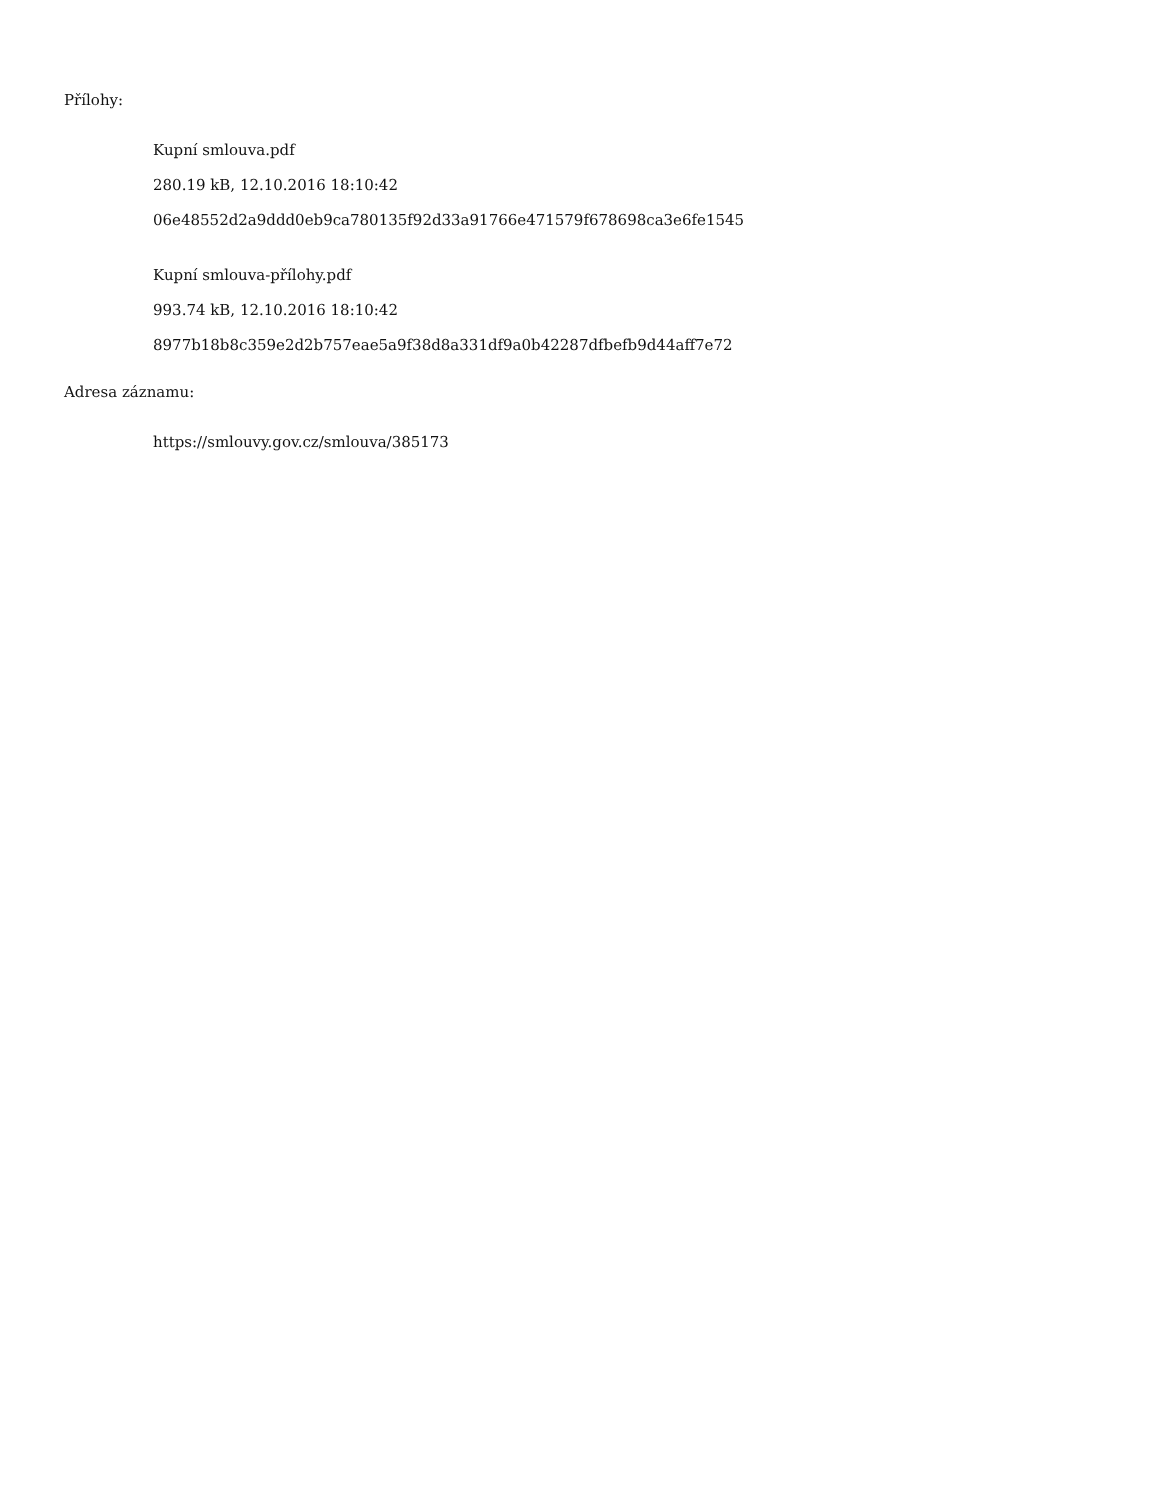Přílohy:
Kupní smlouva.pdf
280.19 kB, 12.10.2016 18:10:42
06e48552d2a9ddd0eb9ca780135f92d33a91766e471579f678698ca3e6fe1545
Kupní smlouva-přílohy.pdf
993.74 kB, 12.10.2016 18:10:42
8977b18b8c359e2d2b757eae5a9f38d8a331df9a0b42287dfbefb9d44aff7e72
Adresa záznamu:
https://smlouvy.gov.cz/smlouva/385173